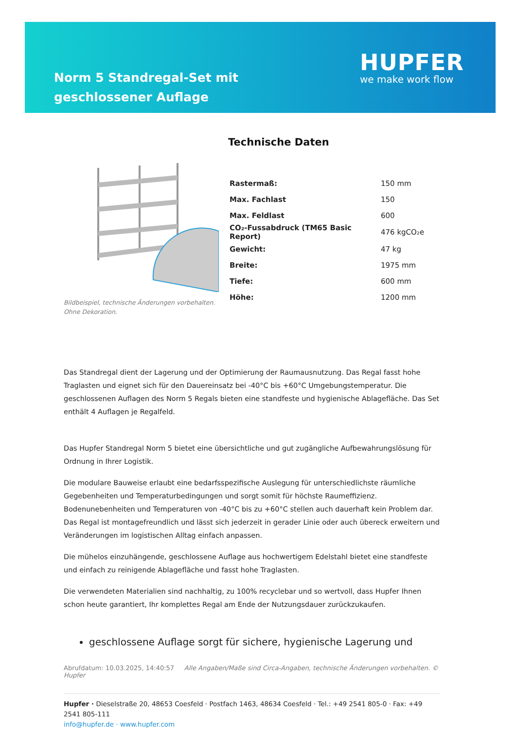Norm 5 Standregal-Set mit geschlossener Auflage
HUPFER
we make work flow
Bildbeispiel, technische Änderungen vorbehalten.
Ohne Dekoration.
Technische Daten
| Rastermaß: | 150 mm |
| Max. Fachlast | 150 |
| Max. Feldlast | 600 |
| CO₂-Fussabdruck (TM65 Basic Report) | 476 kgCO₂e |
| Gewicht: | 47 kg |
| Breite: | 1975 mm |
| Tiefe: | 600 mm |
| Höhe: | 1200 mm |
Das Standregal dient der Lagerung und der Optimierung der Raumausnutzung. Das Regal fasst hohe Traglasten und eignet sich für den Dauereinsatz bei -40°C bis +60°C Umgebungstemperatur. Die geschlossenen Auflagen des Norm 5 Regals bieten eine standfeste und hygienische Ablagefläche. Das Set enthält 4 Auflagen je Regalfeld.
Das Hupfer Standregal Norm 5 bietet eine übersichtliche und gut zugängliche Aufbewahrungslösung für Ordnung in Ihrer Logistik.
Die modulare Bauweise erlaubt eine bedarfsspezifische Auslegung für unterschiedlichste räumliche Gegebenheiten und Temperaturbedingungen und sorgt somit für höchste Raumeffizienz. Bodenunebenheiten und Temperaturen von -40°C bis zu +60°C stellen auch dauerhaft kein Problem dar. Das Regal ist montagefreundlich und lässt sich jederzeit in gerader Linie oder auch übereck erweitern und Veränderungen im logistischen Alltag einfach anpassen.
Die mühelos einzuhängende, geschlossene Auflage aus hochwertigem Edelstahl bietet eine standfeste und einfach zu reinigende Ablagefläche und fasst hohe Traglasten.
Die verwendeten Materialien sind nachhaltig, zu 100% recyclebar und so wertvoll, dass Hupfer Ihnen schon heute garantiert, Ihr komplettes Regal am Ende der Nutzungsdauer zurückzukaufen.
geschlossene Auflage sorgt für sichere, hygienische Lagerung und
Abrufdatum: 10.03.2025, 14:40:57 Alle Angaben/Maße sind Circa-Angaben, technische Änderungen vorbehalten. © Hupfer
Hupfer · Dieselstraße 20, 48653 Coesfeld · Postfach 1463, 48634 Coesfeld · Tel.: +49 2541 805-0 · Fax: +49 2541 805-111
info@hupfer.de · www.hupfer.com